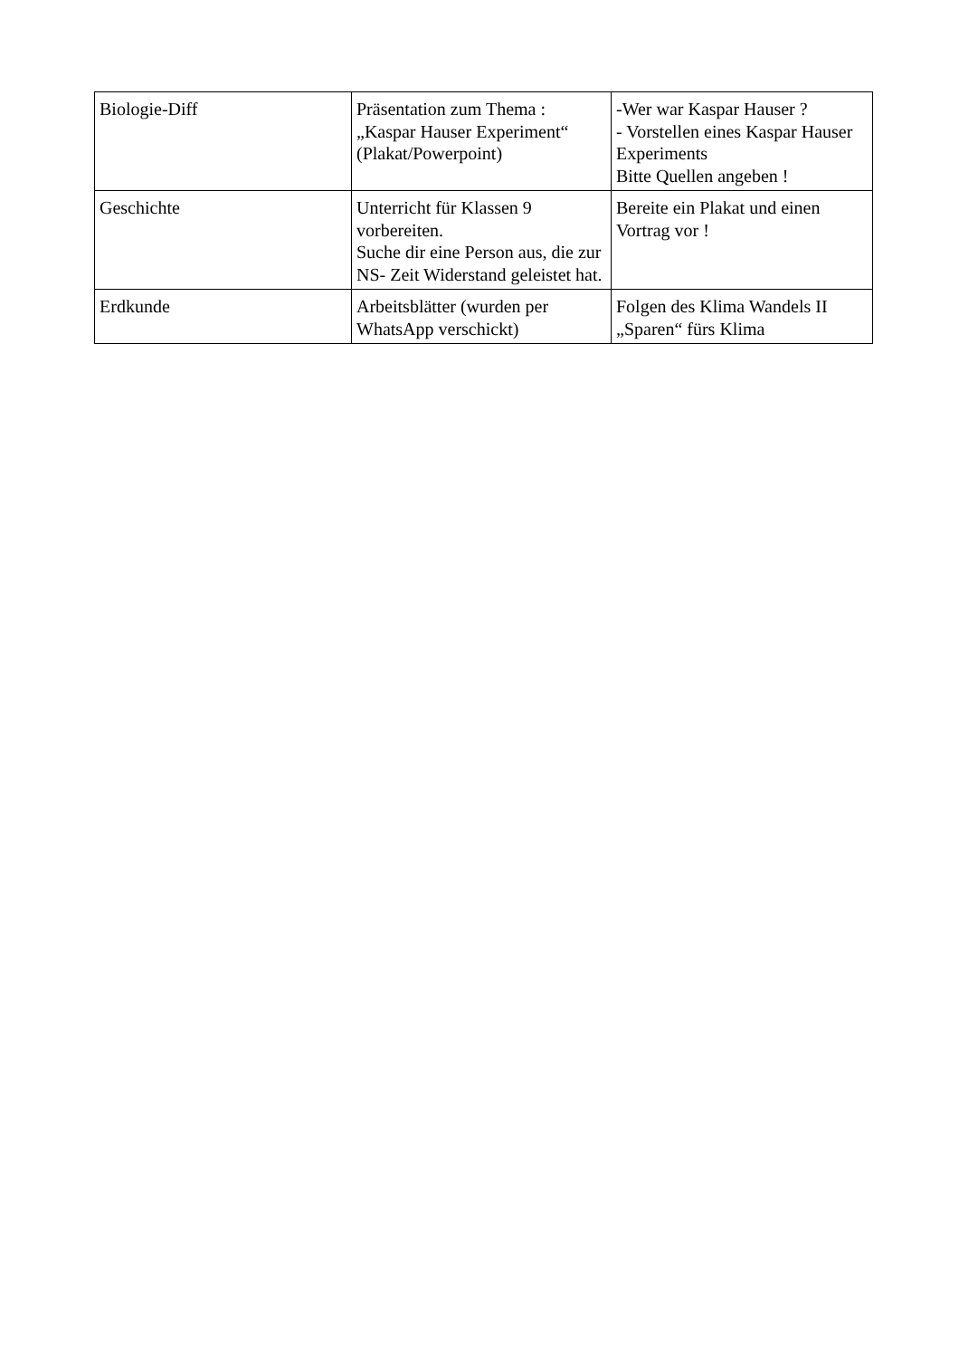| Biologie-Diff | Präsentation zum Thema : „Kaspar Hauser Experiment“ (Plakat/Powerpoint) | -Wer war Kaspar Hauser ? - Vorstellen eines Kaspar Hauser Experiments Bitte Quellen angeben ! |
| Geschichte | Unterricht für Klassen 9 vorbereiten. Suche dir eine Person aus, die zur NS- Zeit Widerstand geleistet hat. | Bereite ein Plakat und einen Vortrag vor ! |
| Erdkunde | Arbeitsblätter (wurden per WhatsApp verschickt) | Folgen des Klima Wandels II „Sparen“ fürs Klima |